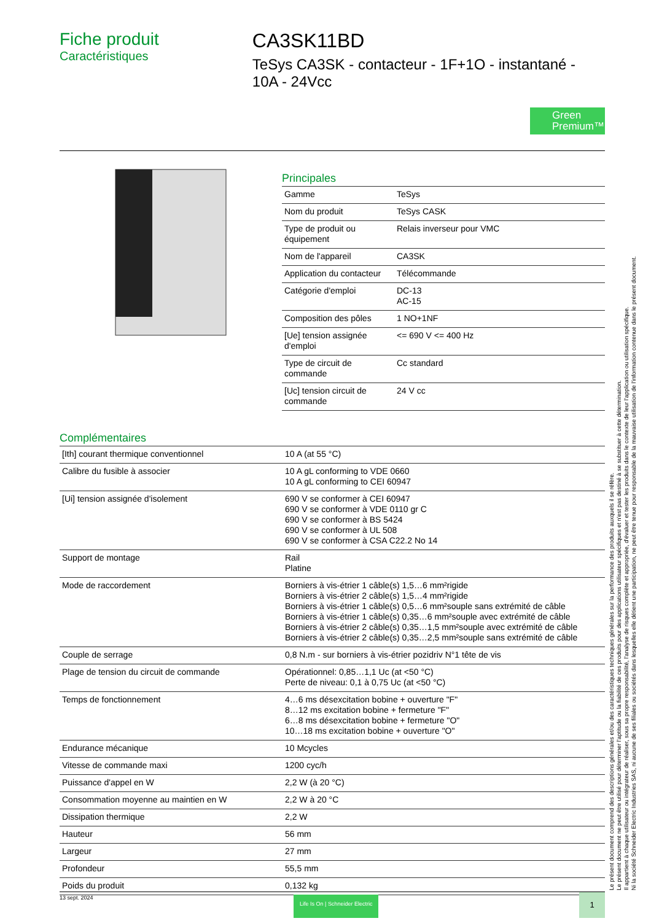Fiche produit
Caractéristiques
CA3SK11BD
TeSys CA3SK - contacteur - 1F+1O - instantané - 10A - 24Vcc
Green
Premium™
Principales
| Gamme | TeSys |
| Nom du produit | TeSys CASK |
| Type de produit ou équipement | Relais inverseur pour VMC |
| Nom de l'appareil | CA3SK |
| Application du contacteur | Télécommande |
| Catégorie d'emploi | DC-13 AC-15 |
| Composition des pôles | 1 NO+1NF |
| [Ue] tension assignée d'emploi | <= 690 V <= 400 Hz |
| Type de circuit de commande | Cc standard |
| [Uc] tension circuit de commande | 24 V cc |
Complémentaires
| [Ith] courant thermique conventionnel | 10 A (at 55 °C) |
| Calibre du fusible à associer | 10 A gL conforming to VDE 0660 10 A gL conforming to CEI 60947 |
| [Ui] tension assignée d'isolement | 690 V se conformer à CEI 60947 690 V se conformer à VDE 0110 gr C 690 V se conformer à BS 5424 690 V se conformer à UL 508 690 V se conformer à CSA C22.2 No 14 |
| Support de montage | Rail Platine |
| Mode de raccordement | Borniers à vis-étrier 1 câble(s) 1,5…6 mm²rigide Borniers à vis-étrier 2 câble(s) 1,5…4 mm²rigide Borniers à vis-étrier 1 câble(s) 0,5…6 mm²souple sans extrémité de câble Borniers à vis-étrier 1 câble(s) 0,35…6 mm²souple avec extrémité de câble Borniers à vis-étrier 2 câble(s) 0,35…1,5 mm²souple avec extrémité de câble Borniers à vis-étrier 2 câble(s) 0,35…2,5 mm²souple sans extrémité de câble |
| Couple de serrage | 0,8 N.m - sur borniers à vis-étrier pozidriv N°1 tête de vis |
| Plage de tension du circuit de commande | Opérationnel: 0,85…1,1 Uc (at <50 °C) Perte de niveau: 0,1 à 0,75 Uc (at <50 °C) |
| Temps de fonctionnement | 4…6 ms désexcitation bobine + ouverture "F" 8…12 ms excitation bobine + fermeture "F" 6…8 ms désexcitation bobine + fermeture "O" 10…18 ms excitation bobine + ouverture "O" |
| Endurance mécanique | 10 Mcycles |
| Vitesse de commande maxi | 1200 cyc/h |
| Puissance d'appel en W | 2,2 W (à 20 °C) |
| Consommation moyenne au maintien en W | 2,2 W à 20 °C |
| Dissipation thermique | 2,2 W |
| Hauteur | 56 mm |
| Largeur | 27 mm |
| Profondeur | 55,5 mm |
| Poids du produit | 0,132 kg |
Le présent document comprend des descriptions générales et/ou des caractéristiques techniques générales sur la performance des produits auxquels il se réfère.
Le présent document ne peut être utilisé pour déterminer l'aptitude ou la fiabilité de ces produits pour des applications utilisateur spécifiques et n'est pas destiné à se substituer à cette détermination.
Il appartient à chaque utilisateur ou intégrateur de réaliser, sous sa propre responsabilité, l'analyse de risques complète et appropriée, d'évaluer et tester les produits dans le contexte de leur l'application ou utilisation spécifique.
Ni la société Schneider Electric Industries SAS, ni aucune de ses filiales ou sociétés dans lesquelles elle détient une participation, ne peut être tenue pour responsable de la mauvaise utilisation de l'information contenue dans le présent document.
13 sept. 2024 Life Is On | Schneider Electric 1